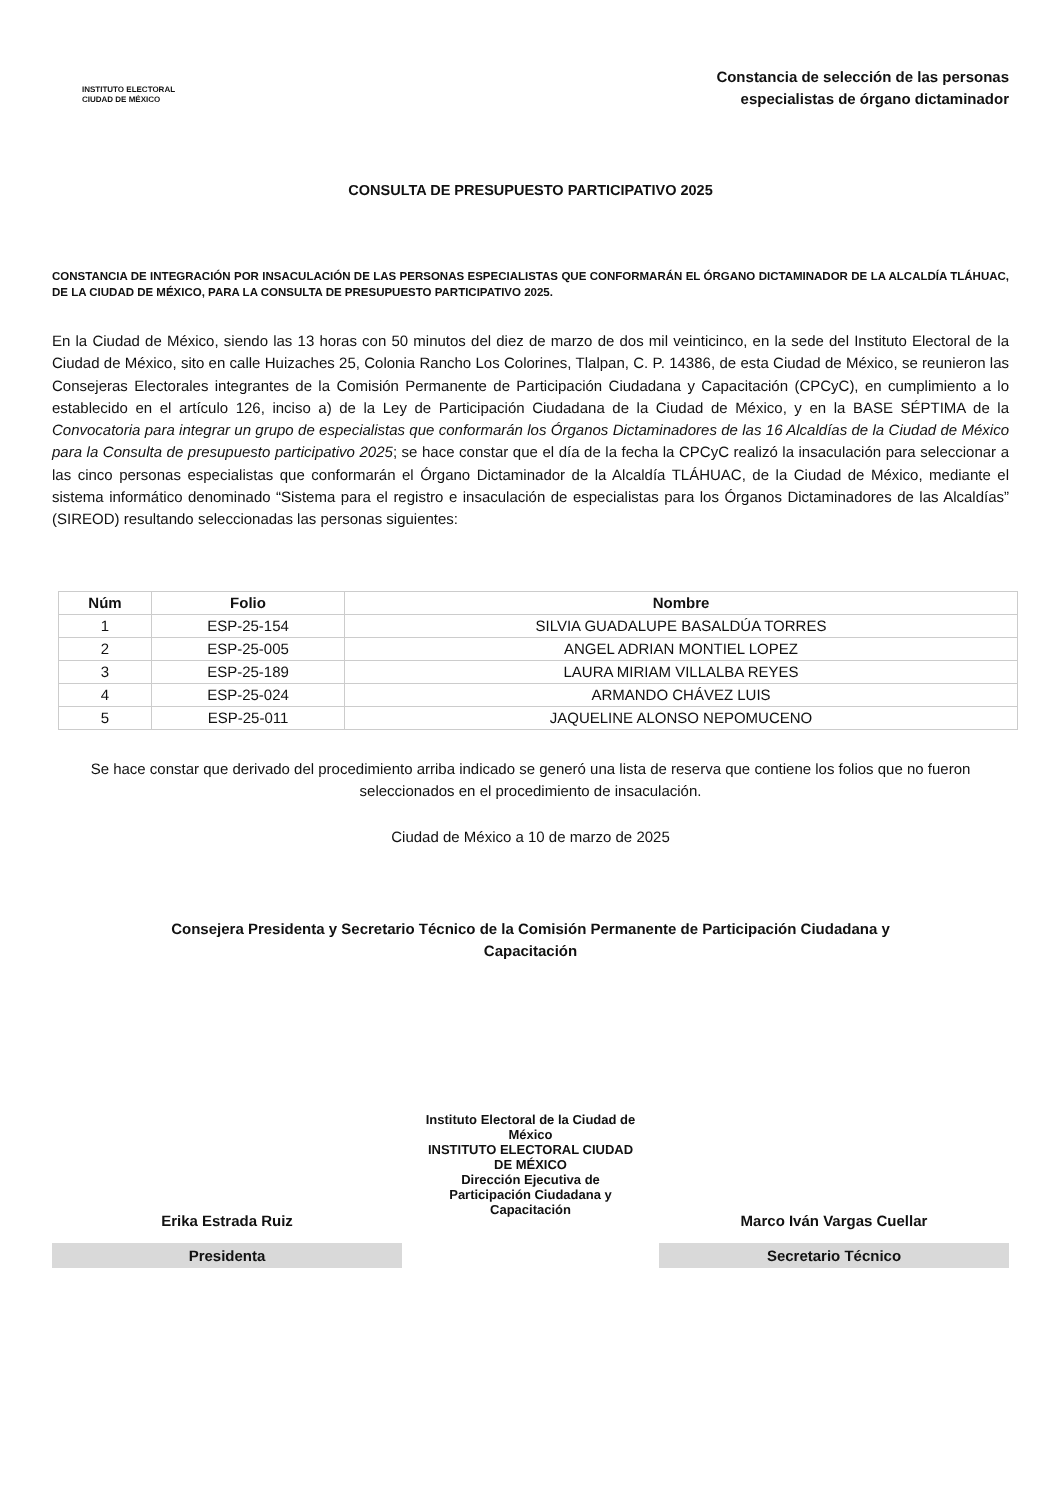INSTITUTO ELECTORAL
CIUDAD DE MÉXICO
Constancia de selección de las personas
especialistas de órgano dictaminador
CONSULTA DE PRESUPUESTO PARTICIPATIVO 2025
CONSTANCIA DE INTEGRACIÓN POR INSACULACIÓN DE LAS PERSONAS ESPECIALISTAS QUE CONFORMARÁN EL ÓRGANO DICTAMINADOR DE LA ALCALDÍA TLÁHUAC, DE LA CIUDAD DE MÉXICO, PARA LA CONSULTA DE PRESUPUESTO PARTICIPATIVO 2025.
En la Ciudad de México, siendo las 13 horas con 50 minutos del diez de marzo de dos mil veinticinco, en la sede del Instituto Electoral de la Ciudad de México, sito en calle Huizaches 25, Colonia Rancho Los Colorines, Tlalpan, C. P. 14386, de esta Ciudad de México, se reunieron las Consejeras Electorales integrantes de la Comisión Permanente de Participación Ciudadana y Capacitación (CPCyC), en cumplimiento a lo establecido en el artículo 126, inciso a) de la Ley de Participación Ciudadana de la Ciudad de México, y en la BASE SÉPTIMA de la Convocatoria para integrar un grupo de especialistas que conformarán los Órganos Dictaminadores de las 16 Alcaldías de la Ciudad de México para la Consulta de presupuesto participativo 2025; se hace constar que el día de la fecha la CPCyC realizó la insaculación para seleccionar a las cinco personas especialistas que conformarán el Órgano Dictaminador de la Alcaldía TLÁHUAC, de la Ciudad de México, mediante el sistema informático denominado “Sistema para el registro e insaculación de especialistas para los Órganos Dictaminadores de las Alcaldías” (SIREOD) resultando seleccionadas las personas siguientes:
| Núm | Folio | Nombre |
| --- | --- | --- |
| 1 | ESP-25-154 | SILVIA GUADALUPE BASALDÚA TORRES |
| 2 | ESP-25-005 | ANGEL ADRIAN MONTIEL LOPEZ |
| 3 | ESP-25-189 | LAURA MIRIAM VILLALBA REYES |
| 4 | ESP-25-024 | ARMANDO CHÁVEZ LUIS |
| 5 | ESP-25-011 | JAQUELINE ALONSO NEPOMUCENO |
Se hace constar que derivado del procedimiento arriba indicado se generó una lista de reserva que contiene los folios que no fueron seleccionados en el procedimiento de insaculación.
Ciudad de México a 10 de marzo de 2025
Consejera Presidenta y Secretario Técnico de la Comisión Permanente de Participación Ciudadana y
Capacitación
Erika Estrada Ruiz
Presidenta
Instituto Electoral de la Ciudad de México
INSTITUTO ELECTORAL CIUDAD DE MÉXICO
Dirección Ejecutiva de Participación Ciudadana y Capacitación
Marco Iván Vargas Cuellar
Secretario Técnico